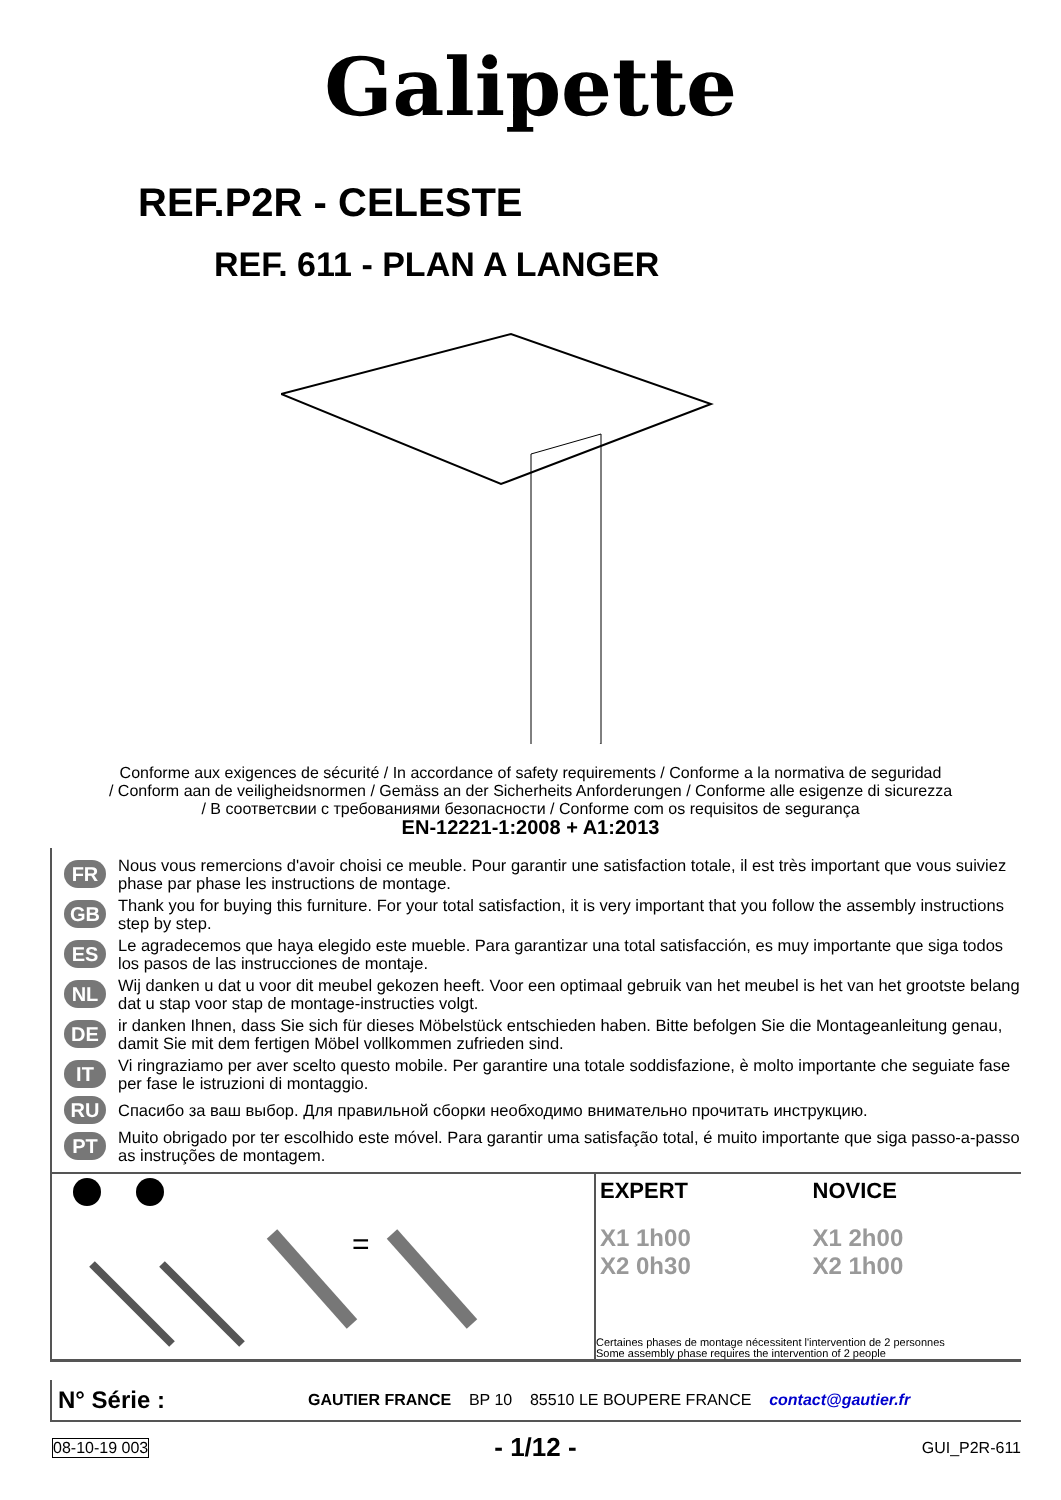Galipette
REF.P2R - CELESTE
REF. 611 - PLAN A LANGER
Conforme aux exigences de sécurité / In accordance of safety requirements / Conforme a la normativa de seguridad
/ Conform aan de veiligheidsnormen / Gemäss an der Sicherheits Anforderungen / Conforme alle esigenze di sicurezza
/ В соответсвии с требованиями безопасности / Conforme com os requisitos de segurança
EN-12221-1:2008 + A1:2013
FR Nous vous remercions d'avoir choisi ce meuble. Pour garantir une satisfaction totale, il est très important que vous suiviez phase par phase les instructions de montage.
GB Thank you for buying this furniture. For your total satisfaction, it is very important that you follow the assembly instructions step by step.
ES Le agradecemos que haya elegido este mueble. Para garantizar una total satisfacción, es muy importante que siga todos los pasos de las instrucciones de montaje.
NL Wij danken u dat u voor dit meubel gekozen heeft. Voor een optimaal gebruik van het meubel is het van het grootste belang dat u stap voor stap de montage-instructies volgt.
DE ir danken Ihnen, dass Sie sich für dieses Möbelstück entschieden haben. Bitte befolgen Sie die Montageanleitung genau, damit Sie mit dem fertigen Möbel vollkommen zufrieden sind.
IT Vi ringraziamo per aver scelto questo mobile. Per garantire una totale soddisfazione, è molto importante che seguiate fase per fase le istruzioni di montaggio.
RU Спасибо за ваш выбор. Для правильной сборки необходимо внимательно прочитать инструкцию.
PT Muito obrigado por ter escolhido este móvel. Para garantir uma satisfação total, é muito importante que siga passo-a-passo as instruções de montagem.
=
EXPERT
X1 1h00
X2 0h30
NOVICE
X1 2h00
X2 1h00
Certaines phases de montage nécessitent l'intervention de 2 personnes
Some assembly phase requires the intervention of 2 people
N° Série : GAUTIER FRANCE BP 10 85510 LE BOUPERE FRANCE contact@gautier.fr
08-10-19 003 - 1/12 - GUI_P2R-611